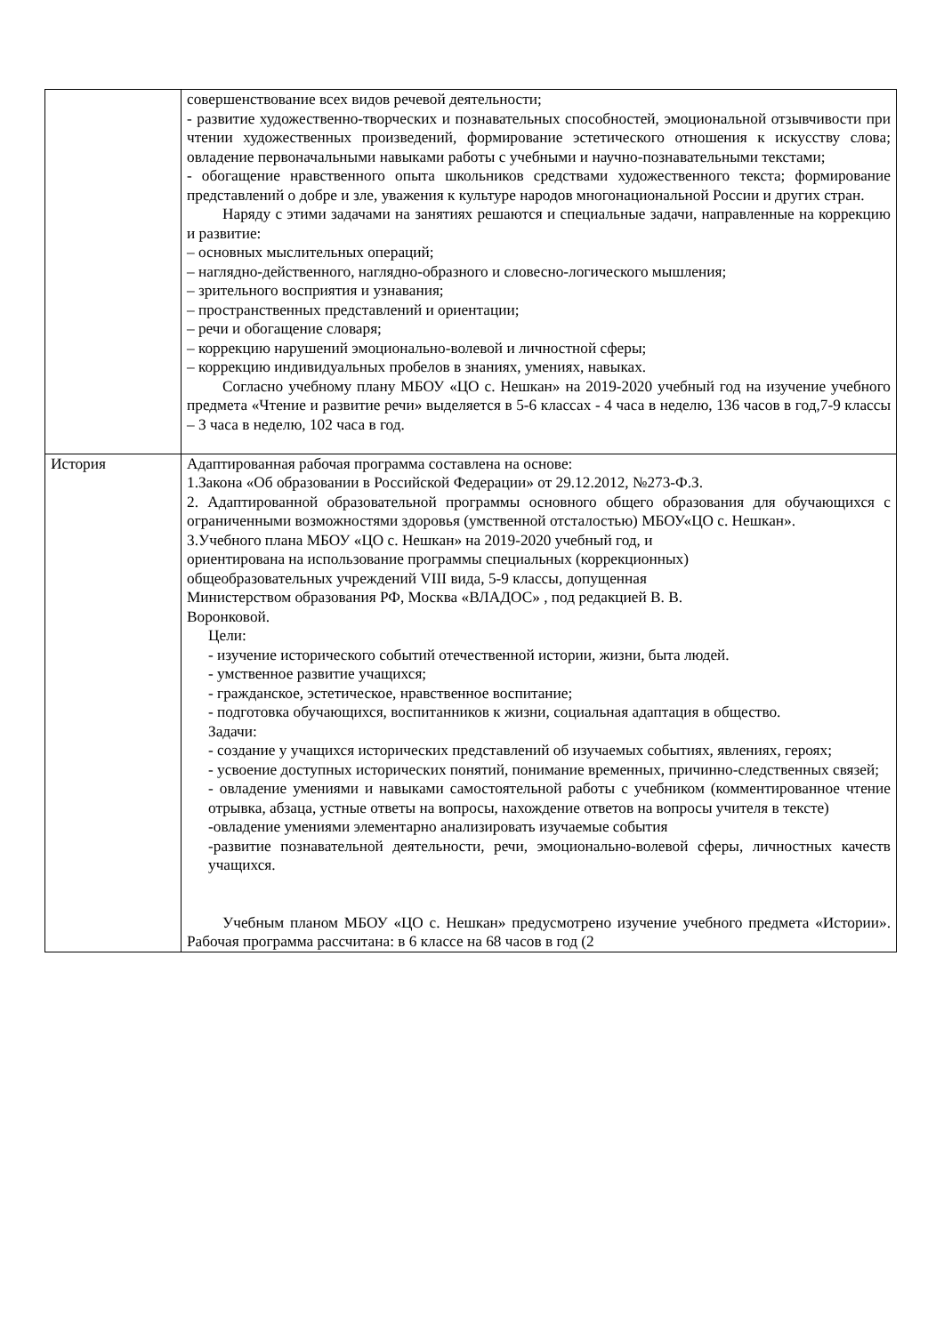| | совершенствование всех видов речевой деятельности; - развитие художественно-творческих и познавательных способностей, эмоциональной отзывчивости при чтении художественных произведений, формирование эстетического отношения к искусству слова; овладение первоначальными навыками работы с учебными и научно-познавательными текстами; - обогащение нравственного опыта школьников средствами художественного текста; формирование представлений о добре и зле, уважения к культуре народов многонациональной России и других стран. Наряду с этими задачами на занятиях решаются и специальные задачи, направленные на коррекцию и развитие: – основных мыслительных операций; – наглядно-действенного, наглядно-образного и словесно-логического мышления; – зрительного восприятия и узнавания; – пространственных представлений и ориентации; – речи и обогащение словаря; – коррекцию нарушений эмоционально-волевой и личностной сферы; – коррекцию индивидуальных пробелов в знаниях, умениях, навыках. Согласно учебному плану МБОУ «ЦО с. Нешкан» на 2019-2020 учебный год на изучение учебного предмета «Чтение и развитие речи» выделяется в 5-6 классах - 4 часа в неделю, 136 часов в год,7-9 классы – 3 часа в неделю, 102 часа в год. |
| История | Адаптированная рабочая программа составлена на основе: 1.Закона «Об образовании в Российской Федерации» от 29.12.2012, №273-Ф.З. 2. Адаптированной образовательной программы основного общего образования для обучающихся с ограниченными возможностями здоровья (умственной отсталостью) МБОУ«ЦО с. Нешкан». 3.Учебного плана МБОУ «ЦО с. Нешкан» на 2019-2020 учебный год, и ориентирована на использование программы специальных (коррекционных) общеобразовательных учреждений VIII вида, 5-9 классы, допущенная Министерством образования РФ, Москва «ВЛАДОС» , под редакцией В. В. Воронковой. Цели: - изучение исторического событий отечественной истории, жизни, быта людей. - умственное развитие учащихся; - гражданское, эстетическое, нравственное воспитание; - подготовка обучающихся, воспитанников к жизни, социальная адаптация в общество. Задачи: - создание у учащихся исторических представлений об изучаемых событиях, явлениях, героях; - усвоение доступных исторических понятий, понимание временных, причинно-следственных связей; - овладение умениями и навыками самостоятельной работы с учебником (комментированное чтение отрывка, абзаца, устные ответы на вопросы, нахождение ответов на вопросы учителя в тексте) -овладение умениями элементарно анализировать изучаемые события -развитие познавательной деятельности, речи, эмоционально-волевой сферы, личностных качеств учащихся. Учебным планом МБОУ «ЦО с. Нешкан» предусмотрено изучение учебного предмета «Истории». Рабочая программа рассчитана: в 6 классе на 68 часов в год (2 |